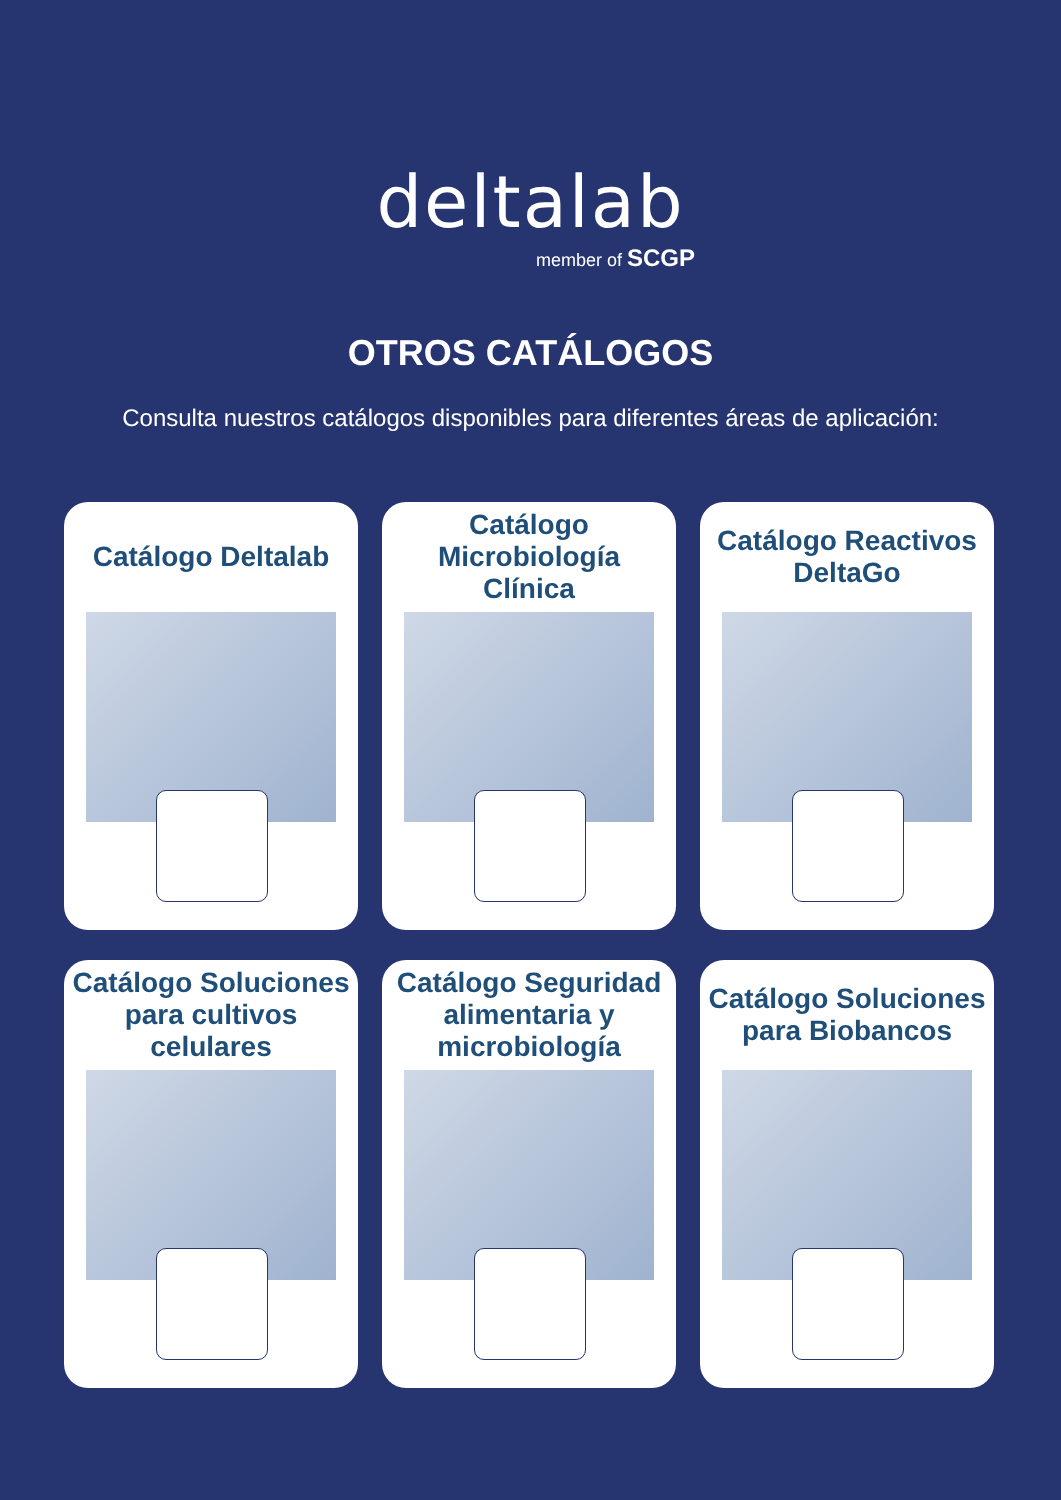deltalab
member of SCGP
OTROS CATÁLOGOS
Consulta nuestros catálogos disponibles para diferentes áreas de aplicación:
Catálogo Deltalab
Catálogo Microbiología Clínica
Catálogo Reactivos DeltaGo
Catálogo Soluciones para cultivos celulares
Catálogo Seguridad alimentaria y microbiología
Catálogo Soluciones para Biobancos